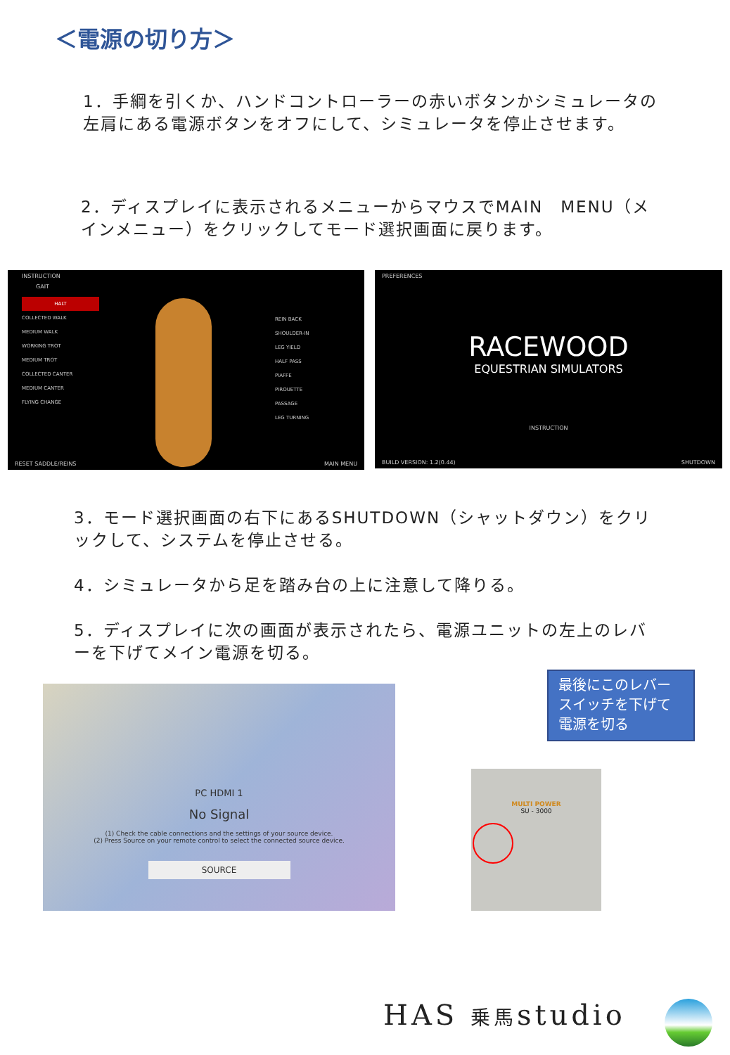＜電源の切り方＞
1．手綱を引くか、ハンドコントローラーの赤いボタンかシミュレータの左肩にある電源ボタンをオフにして、シミュレータを停止させます。
2．ディスプレイに表示されるメニューからマウスでMAIN　MENU（メインメニュー）をクリックしてモード選択画面に戻ります。
INSTRUCTION
GAIT
HALT
COLLECTED WALK
MEDIUM WALK
WORKING TROT
MEDIUM TROT
COLLECTED CANTER
MEDIUM CANTER
FLYING CHANGE
REIN BACK
SHOULDER-IN
LEG YIELD
HALF PASS
PIAFFE
PIROUETTE
PASSAGE
LEG TURNING
RESET SADDLE/REINS MAIN MENU
PREFERENCES
RACEWOOD
EQUESTRIAN SIMULATORS
INSTRUCTION
BUILD VERSION: 1.2(0.44) SHUTDOWN
3．モード選択画面の右下にあるSHUTDOWN（シャットダウン）をクリックして、システムを停止させる。
4．シミュレータから足を踏み台の上に注意して降りる。
5．ディスプレイに次の画面が表示されたら、電源ユニットの左上のレバーを下げてメイン電源を切る。
PC HDMI 1
No Signal
(1) Check the cable connections and the settings of your source device.
(2) Press Source on your remote control to select the connected source device.
SOURCE
最後にこのレバースイッチを下げて電源を切る
MULTI POWER
SU - 3000
HAS 乗馬studio